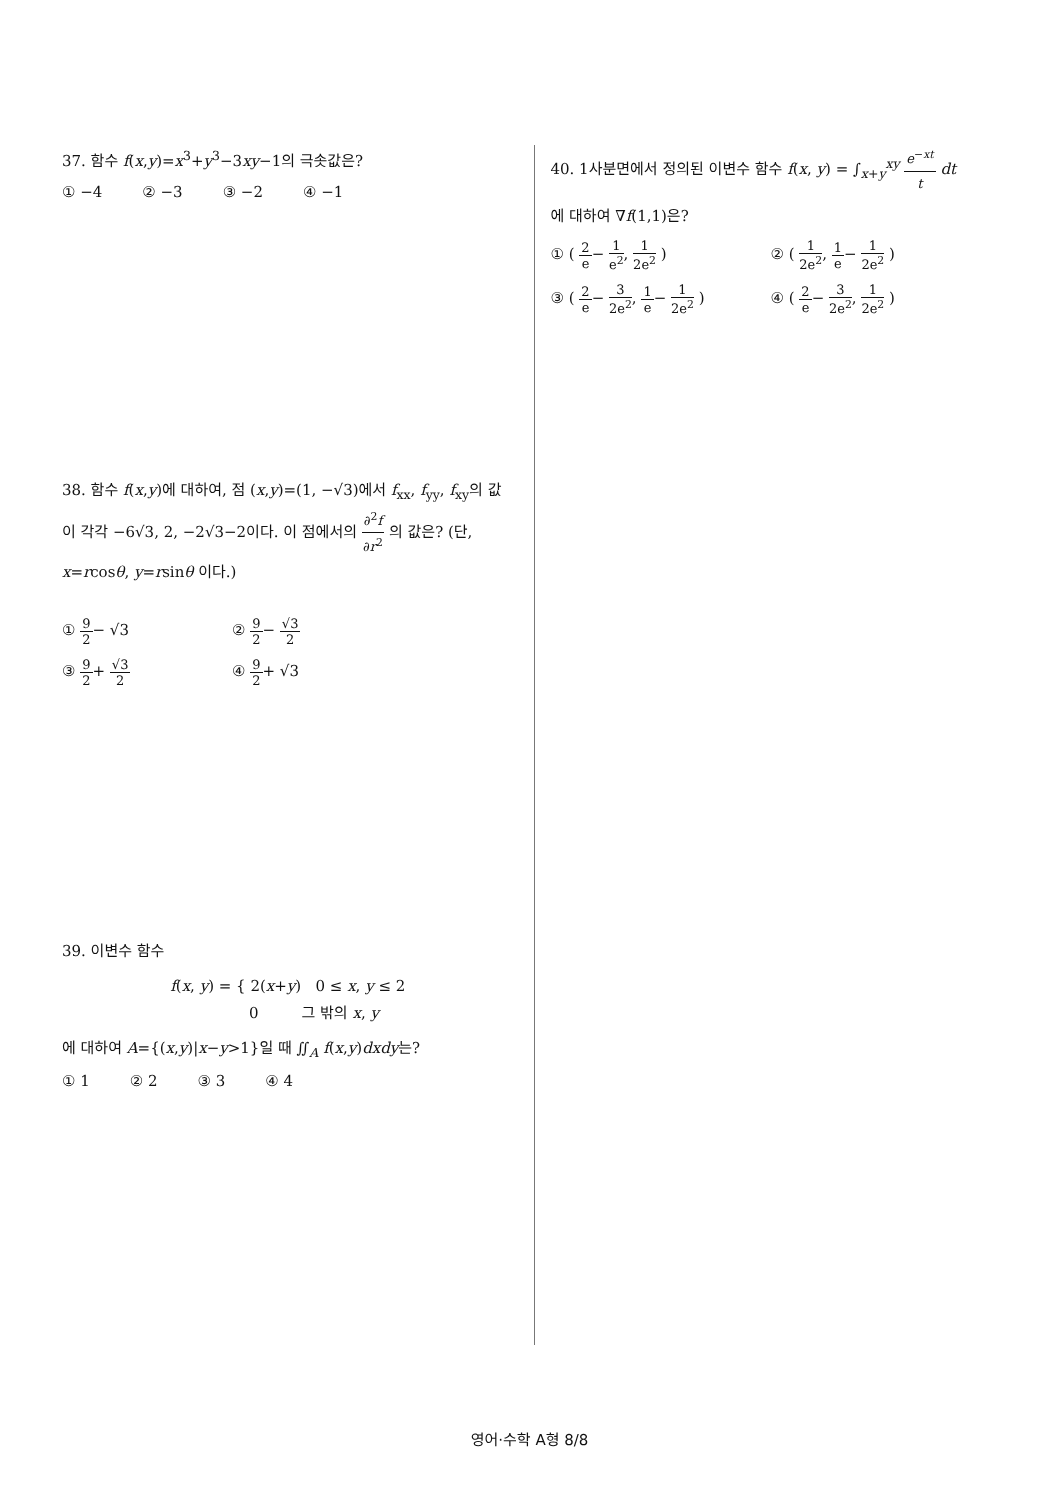37. 함수 f(x,y)=x<sup>3</sup>+y<sup>3</sup>−3xy−1의 극솟값은?
① −4 ② −3 ③ −2 ④ −1
38. 함수 f(x,y)에 대하여, 점 (x,y)=(1, −√3)에서 f<sub>xx</sub>, f<sub>yy</sub>, f<sub>xy</sub>의 값이 각각 −6√3, 2, −2√3−2이다. 이 점에서의 ∂<sup>2</sup>f ∂r<sup>2</sup> 의 값은? (단, x=rcosθ, y=rsinθ 이다.)
① 9 2− √3 ② 9 2− √3 2 ③ 9 2+ √3 2 ④ 9 2+ √3
39. 이변수 함수
f(x, y) = { 2(x+y) 0 ≤ x, y ≤ 2
0 그 밖의 x, y
에 대하여 A={(x,y)|x−y>1}일 때 ∬<sub>A</sub> f(x,y)dxdy는?
① 1 ② 2 ③ 3 ④ 4
40. 1사분면에서 정의된 이변수 함수 f(x, y) = ∫<sub>x+y</sub><sup>xy</sup> e<sup>−xt</sup> t dt
에 대하여 ∇f(1,1)은?
① ( 2 e− 1 e<sup>2</sup>, 1 2e<sup>2</sup> ) ② ( 1 2e<sup>2</sup>, 1 e− 1 2e<sup>2</sup> ) ③ ( 2 e− 3 2e<sup>2</sup>, 1 e− 1 2e<sup>2</sup> ) ④ ( 2 e− 3 2e<sup>2</sup>, 1 2e<sup>2</sup> )
영어·수학 A형 8/8